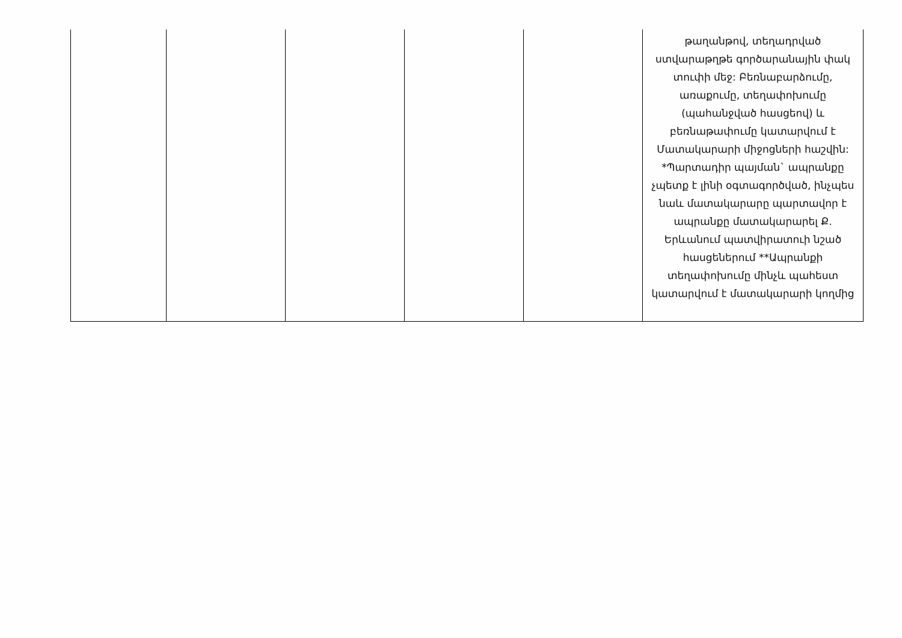| | | | | | թաղանթով, տեղադրված ստվարաթղթե գործարանային փակ տուփի մեջ: Բեռնաբարձումը, առաքումը, տեղափոխումը (պահանջված հասցեով) և բեռնաթափումը կատարվում է Մատակարարի միջոցների հաշվին: *Պարտադիր պայման` ապրանքը չպետք է լինի օգտագործված, ինչպես նաև մատակարարը պարտավոր է ապրանքը մատակարարել Ք. Երևանում պատվիրատուի նշած հասցեներում **Ապրանքի տեղափոխումը մինչև պահեստ կատարվում է մատակարարի կողմից |